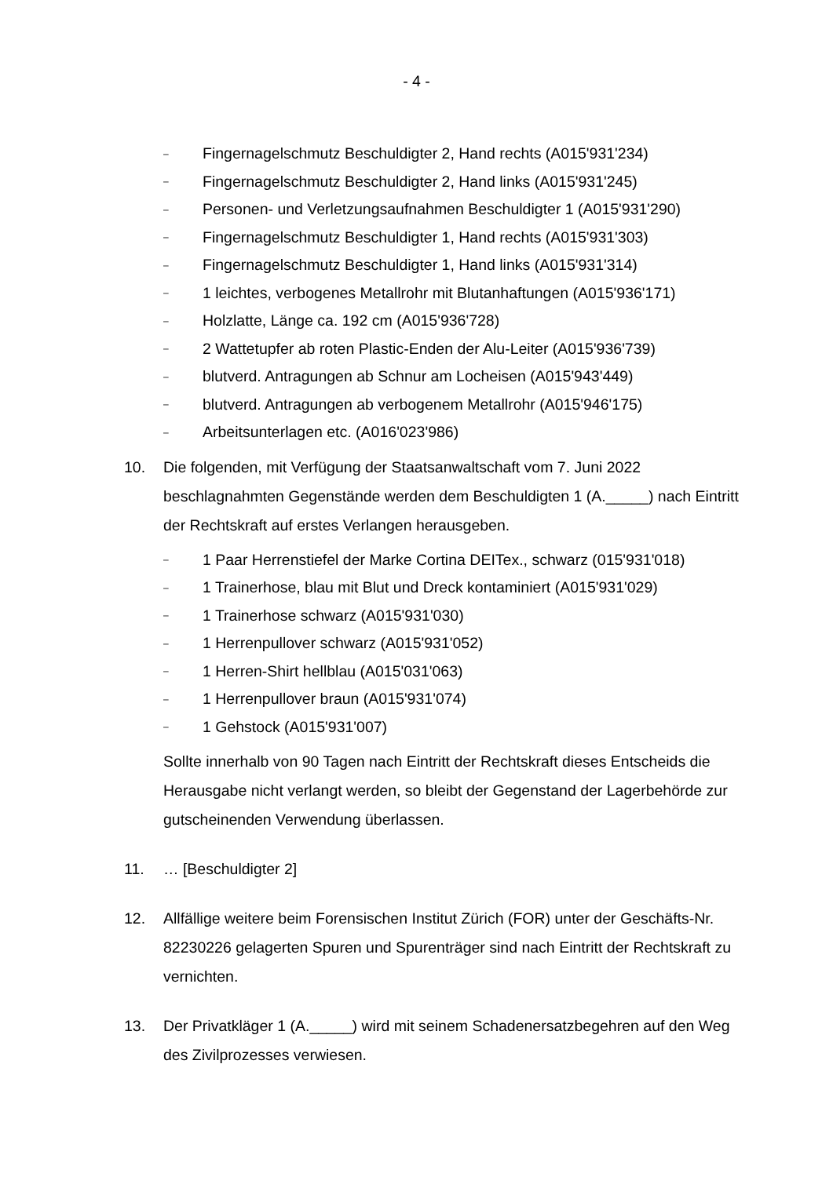- 4 -
– Fingernagelschmutz Beschuldigter 2, Hand rechts (A015'931'234)
– Fingernagelschmutz Beschuldigter 2, Hand links (A015'931'245)
– Personen- und Verletzungsaufnahmen Beschuldigter 1 (A015'931'290)
– Fingernagelschmutz Beschuldigter 1, Hand rechts (A015'931'303)
– Fingernagelschmutz Beschuldigter 1, Hand links (A015'931'314)
– 1 leichtes, verbogenes Metallrohr mit Blutanhaftungen (A015'936'171)
– Holzlatte, Länge ca. 192 cm (A015'936'728)
– 2 Wattetupfer ab roten Plastic-Enden der Alu-Leiter (A015'936'739)
– blutverd. Antragungen ab Schnur am Locheisen (A015'943'449)
– blutverd. Antragungen ab verbogenem Metallrohr (A015'946'175)
– Arbeitsunterlagen etc. (A016'023'986)
10. Die folgenden, mit Verfügung der Staatsanwaltschaft vom 7. Juni 2022 beschlagnahmten Gegenstände werden dem Beschuldigten 1 (A._____) nach Eintritt der Rechtskraft auf erstes Verlangen herausgeben.
– 1 Paar Herrenstiefel der Marke Cortina DEITex., schwarz (015'931'018)
– 1 Trainerhose, blau mit Blut und Dreck kontaminiert (A015'931'029)
– 1 Trainerhose schwarz (A015'931'030)
– 1 Herrenpullover schwarz (A015'931'052)
– 1 Herren-Shirt hellblau (A015'031'063)
– 1 Herrenpullover braun (A015'931'074)
– 1 Gehstock (A015'931'007)
Sollte innerhalb von 90 Tagen nach Eintritt der Rechtskraft dieses Entscheids die Herausgabe nicht verlangt werden, so bleibt der Gegenstand der Lagerbehörde zur gutscheinenden Verwendung überlassen.
11. … [Beschuldigter 2]
12. Allfällige weitere beim Forensischen Institut Zürich (FOR) unter der Geschäfts-Nr. 82230226 gelagerten Spuren und Spurenträger sind nach Eintritt der Rechtskraft zu vernichten.
13. Der Privatkläger 1 (A._____) wird mit seinem Schadenersatzbegehren auf den Weg des Zivilprozesses verwiesen.